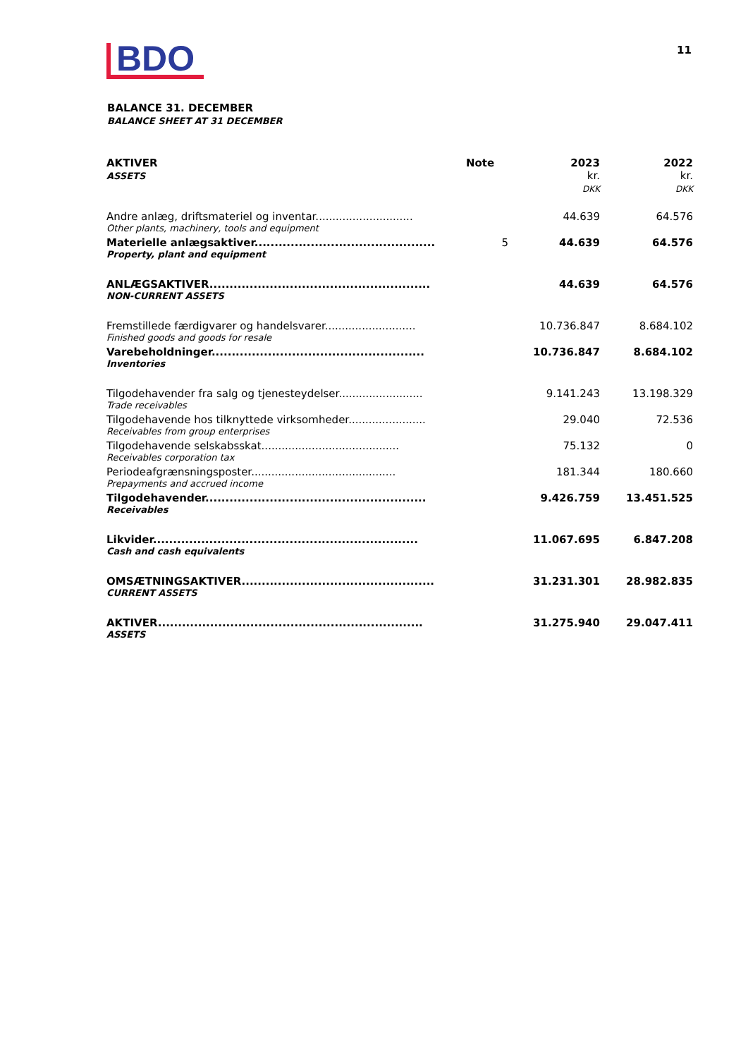BDO
11
BALANCE 31. DECEMBER
BALANCE SHEET AT 31 DECEMBER
| AKTIVER ASSETS | Note | 2023 kr. DKK | 2022 kr. DKK |
| --- | --- | --- | --- |
| Andre anlæg, driftsmateriel og inventar............................. | | 44.639 | 64.576 |
| Other plants, machinery, tools and equipment | | | |
| Materielle anlægsaktiver............................................. | 5 | 44.639 | 64.576 |
| Property, plant and equipment | | | |
| ANLÆGSAKTIVER....................................................... | | 44.639 | 64.576 |
| NON-CURRENT ASSETS | | | |
| Fremstillede færdigvarer og handelsvarer........................... | | 10.736.847 | 8.684.102 |
| Finished goods and goods for resale | | | |
| Varebeholdninger..................................................... | | 10.736.847 | 8.684.102 |
| Inventories | | | |
| Tilgodehavender fra salg og tjenesteydelser......................... | | 9.141.243 | 13.198.329 |
| Trade receivables | | | |
| Tilgodehavende hos tilknyttede virksomheder....................... | | 29.040 | 72.536 |
| Receivables from group enterprises | | | |
| Tilgodehavende selskabsskat......................................... | | 75.132 | 0 |
| Receivables corporation tax | | | |
| Periodeafgrænsningsposter........................................... | | 181.344 | 180.660 |
| Prepayments and accrued income | | | |
| Tilgodehavender....................................................... | | 9.426.759 | 13.451.525 |
| Receivables | | | |
| Likvider.................................................................. | | 11.067.695 | 6.847.208 |
| Cash and cash equivalents | | | |
| OMSÆTNINGSAKTIVER................................................ | | 31.231.301 | 28.982.835 |
| CURRENT ASSETS | | | |
| AKTIVER.................................................................. | | 31.275.940 | 29.047.411 |
| ASSETS | | | |